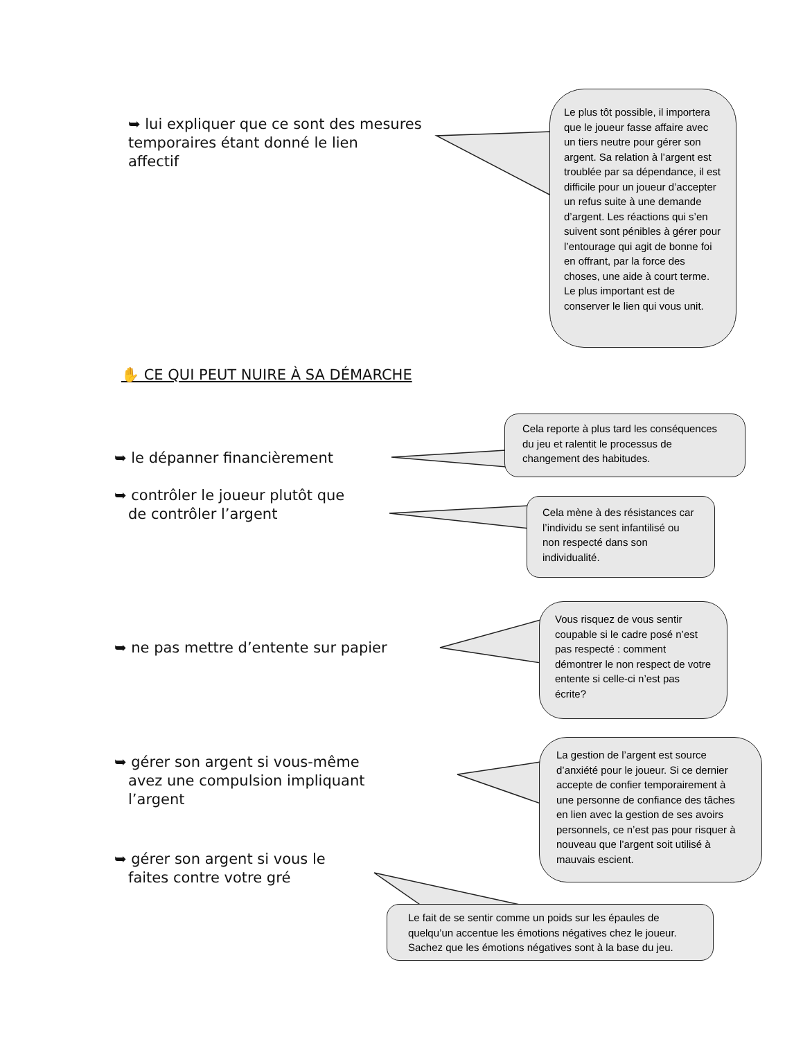➥ lui expliquer que ce sont des mesures
temporaires étant donné le lien
affectif
Le plus tôt possible, il importera que le joueur fasse affaire avec un tiers neutre pour gérer son argent. Sa relation à l’argent est troublée par sa dépendance, il est difficile pour un joueur d’accepter un refus suite à une demande d’argent. Les réactions qui s’en suivent sont pénibles à gérer pour l’entourage qui agit de bonne foi en offrant, par la force des choses, une aide à court terme. Le plus important est de conserver le lien qui vous unit.
✋ CE QUI PEUT NUIRE À SA DÉMARCHE
➥ le dépanner financièrement
Cela reporte à plus tard les conséquences du jeu et ralentit le processus de changement des habitudes.
➥ contrôler le joueur plutôt que
de contrôler l’argent
Cela mène à des résistances car l’individu se sent infantilisé ou non respecté dans son individualité.
➥ ne pas mettre d’entente sur papier
Vous risquez de vous sentir coupable si le cadre posé n’est pas respecté : comment démontrer le non respect de votre entente si celle-ci n’est pas écrite?
➥ gérer son argent si vous-même
avez une compulsion impliquant
l’argent
La gestion de l’argent est source d’anxiété pour le joueur. Si ce dernier accepte de confier temporairement à une personne de confiance des tâches en lien avec la gestion de ses avoirs personnels, ce n’est pas pour risquer à nouveau que l’argent soit utilisé à mauvais escient.
➥ gérer son argent si vous le
faites contre votre gré
Le fait de se sentir comme un poids sur les épaules de quelqu’un accentue les émotions négatives chez le joueur. Sachez que les émotions négatives sont à la base du jeu.